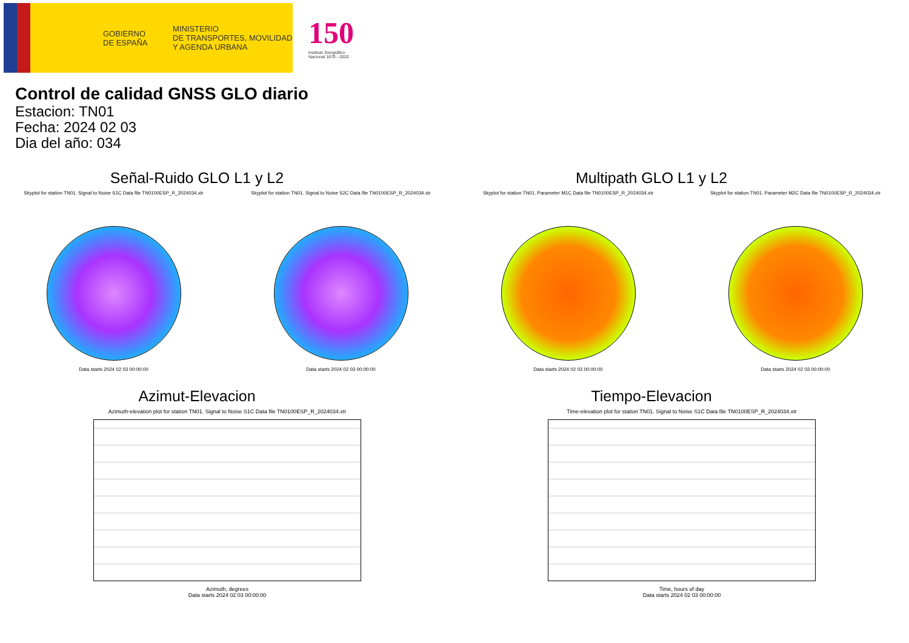GOBIERNO
DE ESPAÑA
MINISTERIO
DE TRANSPORTES, MOVILIDAD
Y AGENDA URBANA
150
Instituto Geográfico
Nacional 1870 - 2020
Control de calidad GNSS GLO diario
Estacion: TN01
Fecha: 2024 02 03
Dia del año: 034
Señal-Ruido GLO L1 y L2
Skyplot for station TN01. Signal to Noise S1C Data file TN0100ESP_R_2024034.xtr
Data starts 2024 02 03 00:00:00
Skyplot for station TN01. Signal to Noise S2C Data file TN0100ESP_R_2024034.xtr
Data starts 2024 02 03 00:00:00
Multipath GLO L1 y L2
Skyplot for station TN01. Parameter M1C Data file TN0100ESP_R_2024034.xtr
Data starts 2024 02 03 00:00:00
Skyplot for station TN01. Parameter M2C Data file TN0100ESP_R_2024034.xtr
Data starts 2024 02 03 00:00:00
Azimut-Elevacion
Azimuth-elevation plot for station TN01. Signal to Noise S1C Data file TN0100ESP_R_2024034.xtr
Azimuth, degrees
Data starts 2024 02 03 00:00:00
Tiempo-Elevacion
Time-elevation plot for station TN01. Signal to Noise S1C Data file TN0100ESP_R_2024034.xtr
Time, hours of day
Data starts 2024 02 03 00:00:00